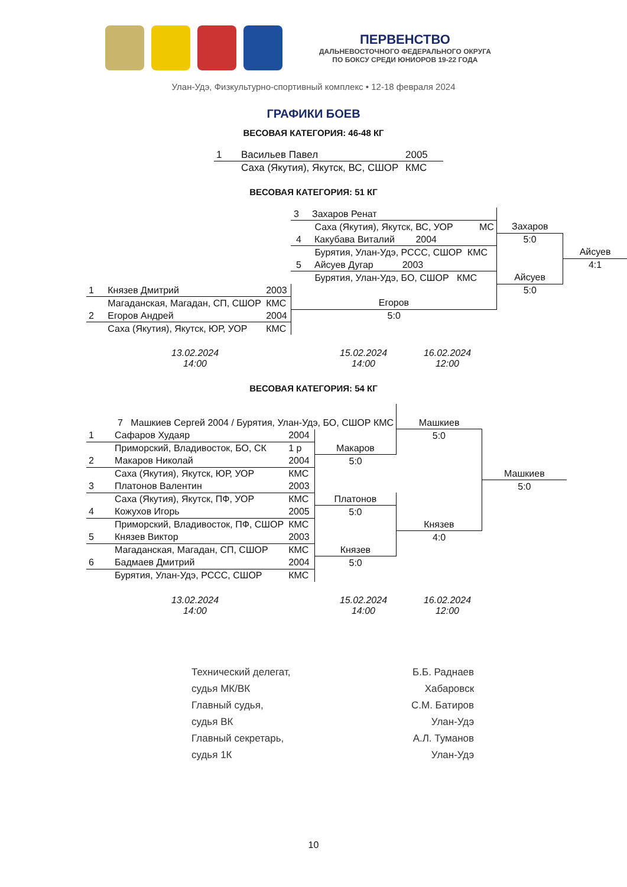ПЕРВЕНСТВО
ДАЛЬНЕВОСТОЧНОГО ФЕДЕРАЛЬНОГО ОКРУГА
ПО БОКСУ СРЕДИ ЮНИОРОВ 19-22 ГОДА
Улан-Удэ, Физкультурно-спортивный комплекс • 12-18 февраля 2024
ГРАФИКИ БОЕВ
ВЕСОВАЯ КАТЕГОРИЯ: 46-48 КГ
| 1 | Васильев Павел | 2005 |
| | Саха (Якутия), Якутск, ВС, СШОР | КМС |
ВЕСОВАЯ КАТЕГОРИЯ: 51 КГ
| | | | 3 Захаров Ренат | | |
| | | | Саха (Якутия), Якутск, ВС, УОР МС | Захаров | |
| | | | 4 Какубава Виталий 2004 | 5:0 | |
| | | | Бурятия, Улан-Удэ, РССС, СШОР КМС | | Айсуев |
| | | | 5 Айсуев Дугар 2003 | | 4:1 |
| | | | Бурятия, Улан-Удэ, БО, СШОР КМС | Айсуев | |
| 1 | Князев Дмитрий | 2003 | | 5:0 | |
| | Магаданская, Магадан, СП, СШОР | КМС | Егоров | | |
| 2 | Егоров Андрей | 2004 | 5:0 | | |
| | Саха (Якутия), Якутск, ЮР, УОР | КМС | | | |
13.02.2024
14:00
15.02.2024
14:00
16.02.2024
12:00
ВЕСОВАЯ КАТЕГОРИЯ: 54 КГ
| 7 Машкиев Сергей 2004 / Бурятия, Улан-Удэ, БО, СШОР КМС | | | | Машкиев | |
| 1 | Сафаров Худаяр | 2004 | | 5:0 | |
| | Приморский, Владивосток, БО, СК | 1 р | Макаров | | |
| 2 | Макаров Николай | 2004 | 5:0 | | |
| | Саха (Якутия), Якутск, ЮР, УОР | КМС | | | Машкиев |
| 3 | Платонов Валентин | 2003 | | | 5:0 |
| | Саха (Якутия), Якутск, ПФ, УОР | КМС | Платонов | | |
| 4 | Кожухов Игорь | 2005 | 5:0 | | |
| | Приморский, Владивосток, ПФ, СШОР | КМС | | Князев | |
| 5 | Князев Виктор | 2003 | | 4:0 | |
| | Магаданская, Магадан, СП, СШОР | КМС | Князев | | |
| 6 | Бадмаев Дмитрий | 2004 | 5:0 | | |
| | Бурятия, Улан-Удэ, РССС, СШОР | КМС | | | |
13.02.2024
14:00
15.02.2024
14:00
16.02.2024
12:00
| Технический делегат, | Б.Б. Раднаев |
| судья МК/ВК | Хабаровск |
| Главный судья, | С.М. Батиров |
| судья ВК | Улан-Удэ |
| Главный секретарь, | А.Л. Туманов |
| судья 1К | Улан-Удэ |
10